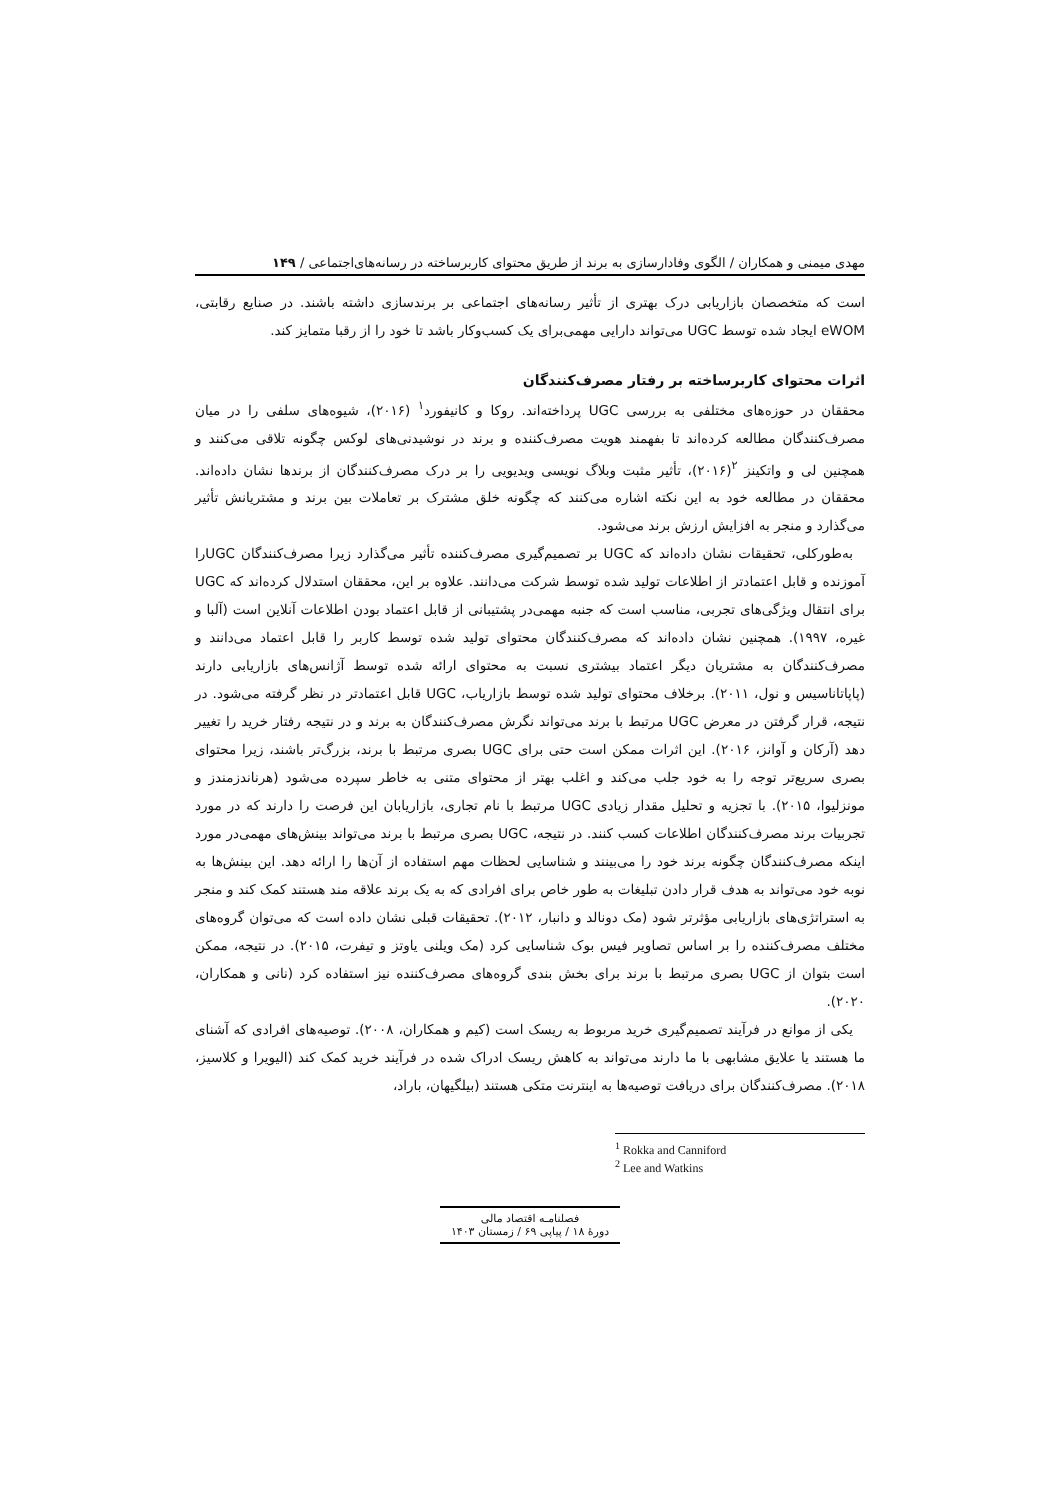مهدی میمنی و همکاران / الگوی وفادارسازی به برند از طریق محتوای کاربرساخته در رسانه‌های‌اجتماعی / ۱۴۹
است که متخصصان بازاریابی درک بهتری از تأثیر رسانه‌های اجتماعی بر برندسازی داشته باشند. در صنایع رقابتی، eWOM ایجاد شده توسط UGC می‌تواند دارایی مهمی‌برای یک کسب‌وکار باشد تا خود را از رقبا متمایز کند.
اثرات محتوای کاربرساخته بر رفتار مصرف‌کنندگان
محققان در حوزه‌های مختلفی به بررسی UGC پرداخته‌اند. روکا و کانیفورد<sup>۱</sup> (۲۰۱۶)، شیوه‌های سلفی را در میان مصرف‌کنندگان مطالعه کرده‌اند تا بفهمند هویت مصرف‌کننده و برند در نوشیدنی‌های لوکس چگونه تلاقی می‌کنند و همچنین لی و واتکینز <sup>۲</sup>(۲۰۱۶)، تأثیر مثبت وبلاگ نویسی ویدیویی را بر درک مصرف‌کنندگان از برندها نشان داده‌اند. محققان در مطالعه خود به این نکته اشاره می‌کنند که چگونه خلق مشترک بر تعاملات بین برند و مشتریانش تأثیر می‌گذارد و منجر به افزایش ارزش برند می‌شود.
به‌طورکلی، تحقیقات نشان داده‌اند که UGC بر تصمیم‌گیری مصرف‌کننده تأثیر می‌گذارد زیرا مصرف‌کنندگان UGCرا آموزنده و قابل اعتمادتر از اطلاعات تولید شده توسط شرکت می‌دانند. علاوه بر این، محققان استدلال کرده‌اند که UGC برای انتقال ویژگی‌های تجربی، مناسب است که جنبه مهمی‌در پشتیبانی از قابل اعتماد بودن اطلاعات آنلاین است (آلبا و غیره، ۱۹۹۷). همچنین نشان داده‌اند که مصرف‌کنندگان محتوای تولید شده توسط کاربر را قابل اعتماد می‌دانند و مصرف‌کنندگان به مشتریان دیگر اعتماد بیشتری نسبت به محتوای ارائه شده توسط آژانس‌های بازاریابی دارند (پاپاتاناسیس و نول، ۲۰۱۱). برخلاف محتوای تولید شده توسط بازاریاب، UGC قابل اعتمادتر در نظر گرفته می‌شود. در نتیجه، قرار گرفتن در معرض UGC مرتبط با برند می‌تواند نگرش مصرف‌کنندگان به برند و در نتیجه رفتار خرید را تغییر دهد (آرکان و آوانز، ۲۰۱۶). این اثرات ممکن است حتی برای UGC بصری مرتبط با برند، بزرگ‌تر باشند، زیرا محتوای بصری سریع‌تر توجه را به خود جلب می‌کند و اغلب بهتر از محتوای متنی به خاطر سپرده می‌شود (هرناندزمندز و مونزلیوا، ۲۰۱۵). با تجزیه و تحلیل مقدار زیادی UGC مرتبط با نام تجاری، بازاریابان این فرصت را دارند که در مورد تجربیات برند مصرف‌کنندگان اطلاعات کسب کنند. در نتیجه، UGC بصری مرتبط با برند می‌تواند بینش‌های مهمی‌در مورد اینکه مصرف‌کنندگان چگونه برند خود را می‌بینند و شناسایی لحظات مهم استفاده از آن‌ها را ارائه دهد. این بینش‌ها به نوبه خود می‌تواند به هدف قرار دادن تبلیغات به طور خاص برای افرادی که به یک برند علاقه مند هستند کمک کند و منجر به استراتژی‌های بازاریابی مؤثرتر شود (مک دونالد و دانبار، ۲۰۱۲). تحقیقات قبلی نشان داده است که می‌توان گروه‌های مختلف مصرف‌کننده را بر اساس تصاویر فیس بوک شناسایی کرد (مک ویلنی یاوتز و تیفرت، ۲۰۱۵). در نتیجه، ممکن است بتوان از UGC بصری مرتبط با برند برای بخش بندی گروه‌های مصرف‌کننده نیز استفاده کرد (نانی و همکاران، ۲۰۲۰).
یکی از موانع در فرآیند تصمیم‌گیری خرید مربوط به ریسک است (کیم و همکاران، ۲۰۰۸). توصیه‌های افرادی که آشنای ما هستند یا علایق مشابهی با ما دارند می‌تواند به کاهش ریسک ادراک شده در فرآیند خرید کمک کند (الیویرا و کلاسیز، ۲۰۱۸). مصرف‌کنندگان برای دریافت توصیه‌ها به اینترنت متکی هستند (بیلگیهان، باراد،
<sup>1</sup> Rokka and Canniford
<sup>2</sup> Lee and Watkins
فصلنامـه اقتصاد مالی
دورهٔ ۱۸ / پیاپی ۶۹ / زمستان ۱۴۰۳